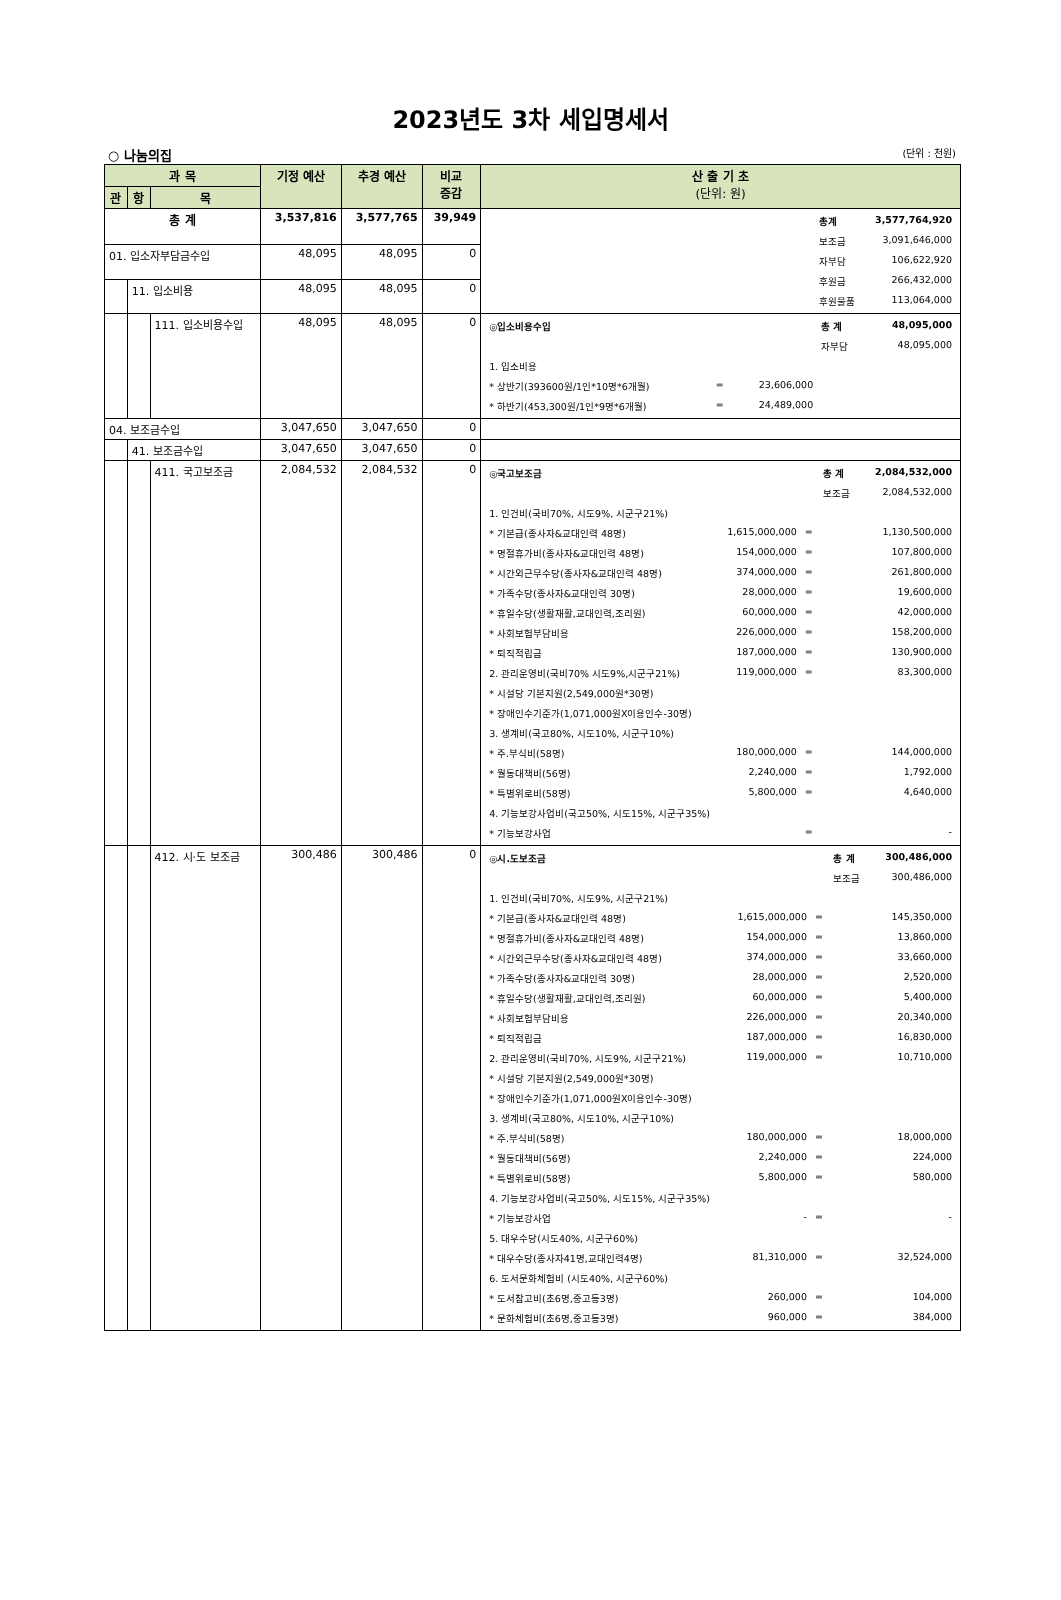2023년도 3차 세입명세서
○ 나눔의집 (단위 : 천원)
| 과 목 | | | 기정 예산 | 추경 예산 | 비교 증감 | 산 출 기 초 (단위: 원) |
| --- | --- | --- | --- | --- | --- | --- |
| 관 | 항 | 목 | | | | |
| 총 계 | | | 3,537,816 | 3,577,765 | 39,949 | / / 총계 / 3,577,764,920 / / / 보조금 / 3,091,646,000 / / / 자부담 / 106,622,920 / / / 후원금 / 266,432,000 / / / 후원물품 / 113,064,000 / |
| 01. 입소자부담금수입 | | | 48,095 | 48,095 | 0 | |
| | 11. 입소비용 | | 48,095 | 48,095 | 0 | |
| | | 111. 입소비용수입 | 48,095 | 48,095 | 0 | / ◎입소비용수입 / / / 총 계 / 48,095,000 / / / / / 자부담 / 48,095,000 / / 1. 입소비용 / / / / / / * 상반기(393600원/1인*10명*6개월) / = / 23,606,000 / / / / * 하반기(453,300원/1인*9명*6개월) / = / 24,489,000 / / / |
| 04. 보조금수입 | | | 3,047,650 | 3,047,650 | 0 | |
| | 41. 보조금수입 | | 3,047,650 | 3,047,650 | 0 | |
| | | 411. 국고보조금 | 2,084,532 | 2,084,532 | 0 | / ◎국고보조금 / / / 총 계 / 2,084,532,000 / / / / / 보조금 / 2,084,532,000 / / 1. 인건비(국비70%, 시도9%, 시군구21%) / / / / / / * 기본급(종사자&교대인력 48명) / 1,615,000,000 / = / 1,130,500,000 / / / * 명절휴가비(종사자&교대인력 48명) / 154,000,000 / = / 107,800,000 / / / * 시간외근무수당(종사자&교대인력 48명) / 374,000,000 / = / 261,800,000 / / / * 가족수당(종사자&교대인력 30명) / 28,000,000 / = / 19,600,000 / / / * 휴일수당(생활재활,교대인력,조리원) / 60,000,000 / = / 42,000,000 / / / * 사회보험부담비용 / 226,000,000 / = / 158,200,000 / / / * 퇴직적립금 / 187,000,000 / = / 130,900,000 / / / 2. 관리운영비(국비70% 시도9%,시군구21%) / 119,000,000 / = / 83,300,000 / / / * 시설당 기본지원(2,549,000원*30명) / / / / / / * 장애인수기준가(1,071,000원X이용인수-30명) / / / / / / 3. 생계비(국고80%, 시도10%, 시군구10%) / / / / / / * 주.부식비(58명) / 180,000,000 / = / 144,000,000 / / / * 월동대책비(56명) / 2,240,000 / = / 1,792,000 / / / * 특별위로비(58명) / 5,800,000 / = / 4,640,000 / / / 4. 기능보강사업비(국고50%, 시도15%, 시군구35%) / / / / / / * 기능보강사업 / / = / - / / |
| | | 412. 시·도 보조금 | 300,486 | 300,486 | 0 | / ◎시.도보조금 / / / 총 계 / 300,486,000 / / / / / 보조금 / 300,486,000 / / 1. 인건비(국비70%, 시도9%, 시군구21%) / / / / / / * 기본급(종사자&교대인력 48명) / 1,615,000,000 / = / 145,350,000 / / / * 명절휴가비(종사자&교대인력 48명) / 154,000,000 / = / 13,860,000 / / / * 시간외근무수당(종사자&교대인력 48명) / 374,000,000 / = / 33,660,000 / / / * 가족수당(종사자&교대인력 30명) / 28,000,000 / = / 2,520,000 / / / * 휴일수당(생활재활,교대인력,조리원) / 60,000,000 / = / 5,400,000 / / / * 사회보험부담비용 / 226,000,000 / = / 20,340,000 / / / * 퇴직적립금 / 187,000,000 / = / 16,830,000 / / / 2. 관리운영비(국비70%, 시도9%, 시군구21%) / 119,000,000 / = / 10,710,000 / / / * 시설당 기본지원(2,549,000원*30명) / / / / / / * 장애인수기준가(1,071,000원X이용인수-30명) / / / / / / 3. 생계비(국고80%, 시도10%, 시군구10%) / / / / / / * 주.부식비(58명) / 180,000,000 / = / 18,000,000 / / / * 월동대책비(56명) / 2,240,000 / = / 224,000 / / / * 특별위로비(58명) / 5,800,000 / = / 580,000 / / / 4. 기능보강사업비(국고50%, 시도15%, 시군구35%) / / / / / / * 기능보강사업 / - / = / - / / / 5. 대우수당(시도40%, 시군구60%) / / / / / / * 대우수당(종사자41명,교대인력4명) / 81,310,000 / = / 32,524,000 / / / 6. 도서문화체험비 (시도40%, 시군구60%) / / / / / / * 도서참고비(초6명,중고등3명) / 260,000 / = / 104,000 / / / * 문화체험비(초6명,중고등3명) / 960,000 / = / 384,000 / / |